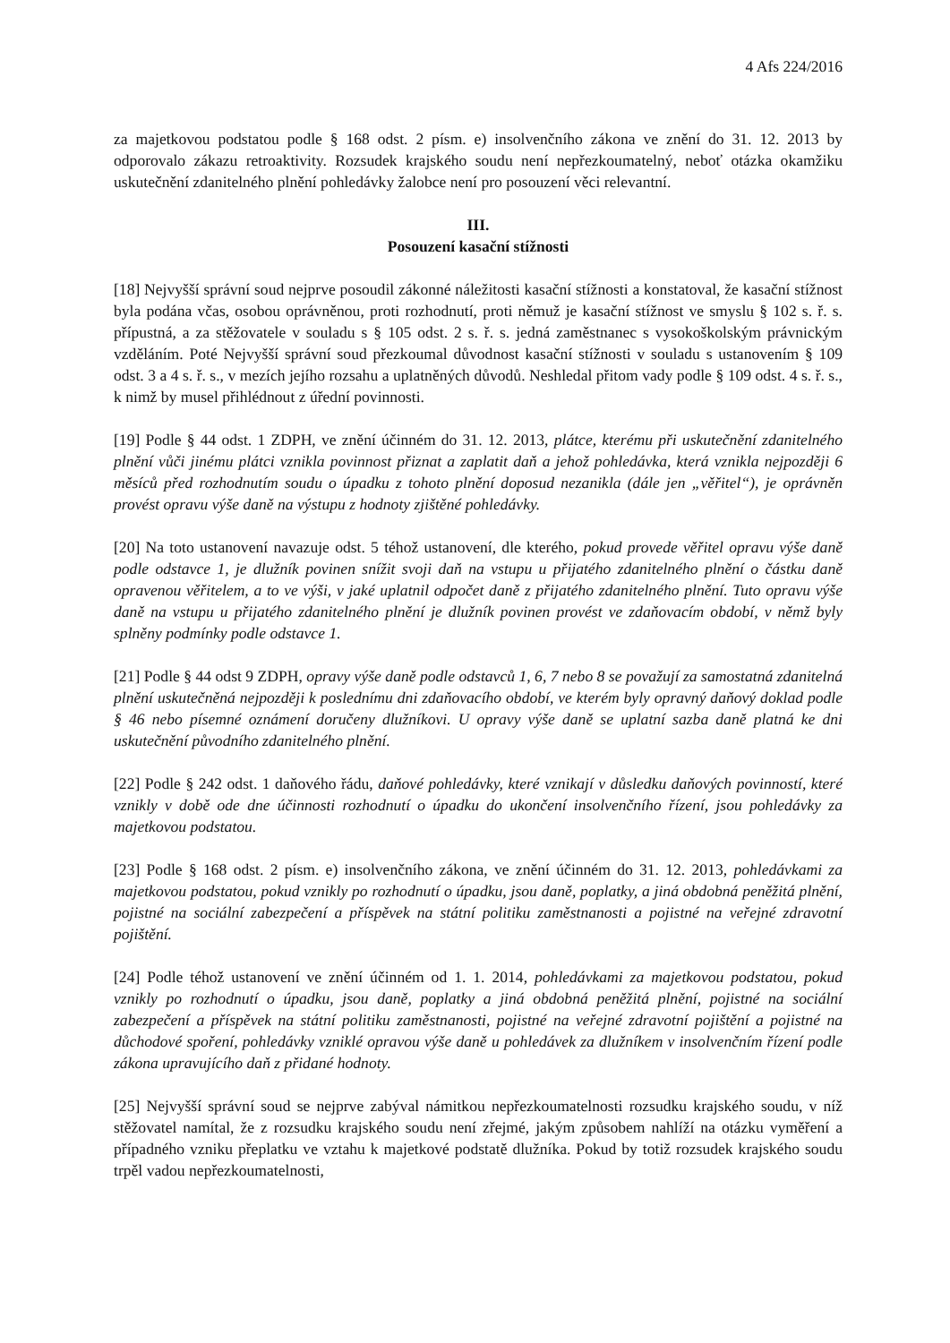4 Afs 224/2016
za majetkovou podstatou podle § 168 odst. 2 písm. e) insolvenčního zákona ve znění do 31. 12. 2013 by odporovalo zákazu retroaktivity. Rozsudek krajského soudu není nepřezkoumatelný, neboť otázka okamžiku uskutečnění zdanitelného plnění pohledávky žalobce není pro posouzení věci relevantní.
III.
Posouzení kasační stížnosti
[18] Nejvyšší správní soud nejprve posoudil zákonné náležitosti kasační stížnosti a konstatoval, že kasační stížnost byla podána včas, osobou oprávněnou, proti rozhodnutí, proti němuž je kasační stížnost ve smyslu § 102 s. ř. s. přípustná, a za stěžovatele v souladu s § 105 odst. 2 s. ř. s. jedná zaměstnanec s vysokoškolským právnickým vzděláním. Poté Nejvyšší správní soud přezkoumal důvodnost kasační stížnosti v souladu s ustanovením § 109 odst. 3 a 4 s. ř. s., v mezích jejího rozsahu a uplatněných důvodů. Neshledal přitom vady podle § 109 odst. 4 s. ř. s., k nimž by musel přihlédnout z úřední povinnosti.
[19] Podle § 44 odst. 1 ZDPH, ve znění účinném do 31. 12. 2013, plátce, kterému při uskutečnění zdanitelného plnění vůči jinému plátci vznikla povinnost přiznat a zaplatit daň a jehož pohledávka, která vznikla nejpozději 6 měsíců před rozhodnutím soudu o úpadku z tohoto plnění doposud nezanikla (dále jen „věřitel“), je oprávněn provést opravu výše daně na výstupu z hodnoty zjištěné pohledávky.
[20] Na toto ustanovení navazuje odst. 5 téhož ustanovení, dle kterého, pokud provede věřitel opravu výše daně podle odstavce 1, je dlužník povinen snížit svoji daň na vstupu u přijatého zdanitelného plnění o částku daně opravenou věřitelem, a to ve výši, v jaké uplatnil odpočet daně z přijatého zdanitelného plnění. Tuto opravu výše daně na vstupu u přijatého zdanitelného plnění je dlužník povinen provést ve zdaňovacím období, v němž byly splněny podmínky podle odstavce 1.
[21] Podle § 44 odst 9 ZDPH, opravy výše daně podle odstavců 1, 6, 7 nebo 8 se považují za samostatná zdanitelná plnění uskutečněná nejpozději k poslednímu dni zdaňovacího období, ve kterém byly opravný daňový doklad podle § 46 nebo písemné oznámení doručeny dlužníkovi. U opravy výše daně se uplatní sazba daně platná ke dni uskutečnění původního zdanitelného plnění.
[22] Podle § 242 odst. 1 daňového řádu, daňové pohledávky, které vznikají v důsledku daňových povinností, které vznikly v době ode dne účinnosti rozhodnutí o úpadku do ukončení insolvenčního řízení, jsou pohledávky za majetkovou podstatou.
[23] Podle § 168 odst. 2 písm. e) insolvenčního zákona, ve znění účinném do 31. 12. 2013, pohledávkami za majetkovou podstatou, pokud vznikly po rozhodnutí o úpadku, jsou daně, poplatky, a jiná obdobná peněžitá plnění, pojistné na sociální zabezpečení a příspěvek na státní politiku zaměstnanosti a pojistné na veřejné zdravotní pojištění.
[24] Podle téhož ustanovení ve znění účinném od 1. 1. 2014, pohledávkami za majetkovou podstatou, pokud vznikly po rozhodnutí o úpadku, jsou daně, poplatky a jiná obdobná peněžitá plnění, pojistné na sociální zabezpečení a příspěvek na státní politiku zaměstnanosti, pojistné na veřejné zdravotní pojištění a pojistné na důchodové spoření, pohledávky vzniklé opravou výše daně u pohledávek za dlužníkem v insolvenčním řízení podle zákona upravujícího daň z přidané hodnoty.
[25] Nejvyšší správní soud se nejprve zabýval námitkou nepřezkoumatelnosti rozsudku krajského soudu, v níž stěžovatel namítal, že z rozsudku krajského soudu není zřejmé, jakým způsobem nahlíží na otázku vyměření a případného vzniku přeplatku ve vztahu k majetkové podstatě dlužníka. Pokud by totiž rozsudek krajského soudu trpěl vadou nepřezkoumatelnosti,